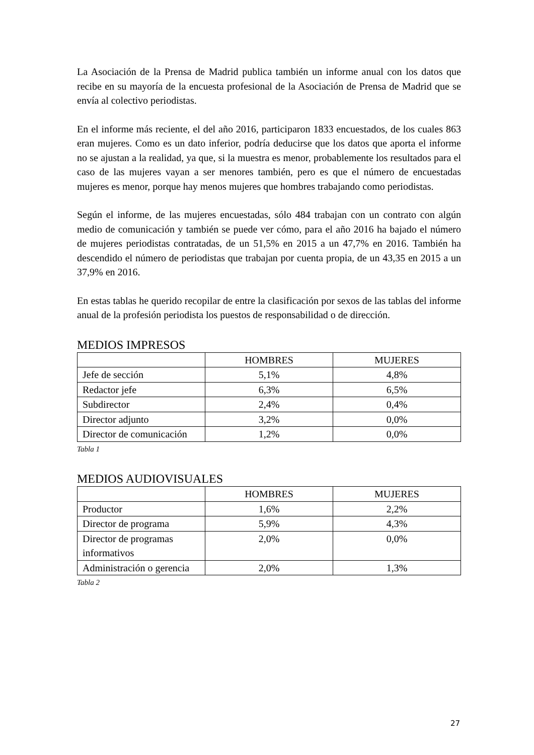La Asociación de la Prensa de Madrid publica también un informe anual con los datos que recibe en su mayoría de la encuesta profesional de la Asociación de Prensa de Madrid que se envía al colectivo periodistas.
En el informe más reciente, el del año 2016, participaron 1833 encuestados, de los cuales 863 eran mujeres. Como es un dato inferior, podría deducirse que los datos que aporta el informe no se ajustan a la realidad, ya que, si la muestra es menor, probablemente los resultados para el caso de las mujeres vayan a ser menores también, pero es que el número de encuestadas mujeres es menor, porque hay menos mujeres que hombres trabajando como periodistas.
Según el informe, de las mujeres encuestadas, sólo 484 trabajan con un contrato con algún medio de comunicación y también se puede ver cómo, para el año 2016 ha bajado el número de mujeres periodistas contratadas, de un 51,5% en 2015 a un 47,7% en 2016. También ha descendido el número de periodistas que trabajan por cuenta propia, de un 43,35 en 2015 a un 37,9% en 2016.
En estas tablas he querido recopilar de entre la clasificación por sexos de las tablas del informe anual de la profesión periodista los puestos de responsabilidad o de dirección.
MEDIOS IMPRESOS
| | HOMBRES | MUJERES |
| --- | --- | --- |
| Jefe de sección | 5,1% | 4,8% |
| Redactor jefe | 6,3% | 6,5% |
| Subdirector | 2,4% | 0,4% |
| Director adjunto | 3,2% | 0,0% |
| Director de comunicación | 1,2% | 0,0% |
Tabla 1
MEDIOS AUDIOVISUALES
| | HOMBRES | MUJERES |
| --- | --- | --- |
| Productor | 1,6% | 2,2% |
| Director de programa | 5,9% | 4,3% |
| Director de programas informativos | 2,0% | 0,0% |
| Administración o gerencia | 2,0% | 1,3% |
Tabla 2
27